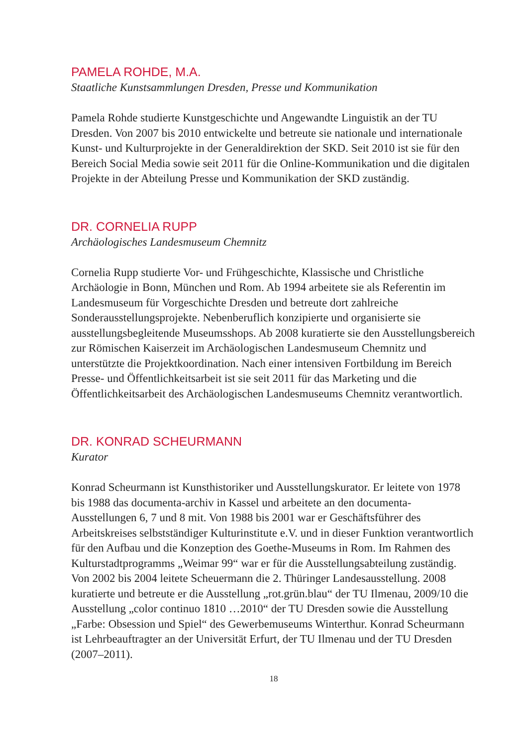PAMELA ROHDE, M.A.
Staatliche Kunstsammlungen Dresden, Presse und Kommunikation
Pamela Rohde studierte Kunstgeschichte und Angewandte Linguistik an der TU Dresden. Von 2007 bis 2010 entwickelte und betreute sie nationale und internationale Kunst- und Kulturprojekte in der Generaldirektion der SKD. Seit 2010 ist sie für den Bereich Social Media sowie seit 2011 für die Online-Kommunikation und die digitalen Projekte in der Abteilung Presse und Kommunikation der SKD zuständig.
DR. CORNELIA RUPP
Archäologisches Landesmuseum Chemnitz
Cornelia Rupp studierte Vor- und Frühgeschichte, Klassische und Christliche Archäologie in Bonn, München und Rom. Ab 1994 arbeitete sie als Referentin im Landesmuseum für Vorgeschichte Dresden und betreute dort zahlreiche Sonderausstellungsprojekte. Nebenberuflich konzipierte und organisierte sie ausstellungsbegleitende Museumsshops. Ab 2008 kuratierte sie den Ausstellungsbereich zur Römischen Kaiserzeit im Archäologischen Landesmuseum Chemnitz und unterstützte die Projektkoordination. Nach einer intensiven Fortbildung im Bereich Presse- und Öffentlichkeitsarbeit ist sie seit 2011 für das Marketing und die Öffentlichkeitsarbeit des Archäologischen Landesmuseums Chemnitz verantwortlich.
DR. KONRAD SCHEURMANN
Kurator
Konrad Scheurmann ist Kunsthistoriker und Ausstellungskurator. Er leitete von 1978 bis 1988 das documenta-archiv in Kassel und arbeitete an den documenta-Ausstellungen 6, 7 und 8 mit. Von 1988 bis 2001 war er Geschäftsführer des Arbeitskreises selbstständiger Kulturinstitute e.V. und in dieser Funktion verantwortlich für den Aufbau und die Konzeption des Goethe-Museums in Rom. Im Rahmen des Kulturstadtprogramms „Weimar 99“ war er für die Ausstellungsabteilung zuständig. Von 2002 bis 2004 leitete Scheuermann die 2. Thüringer Landesausstellung. 2008 kuratierte und betreute er die Ausstellung „rot.grün.blau“ der TU Ilmenau, 2009/10 die Ausstellung „color continuo 1810 …2010“ der TU Dresden sowie die Ausstellung „Farbe: Obsession und Spiel“ des Gewerbemuseums Winterthur. Konrad Scheurmann ist Lehrbeauftragter an der Universität Erfurt, der TU Ilmenau und der TU Dresden (2007–2011).
18